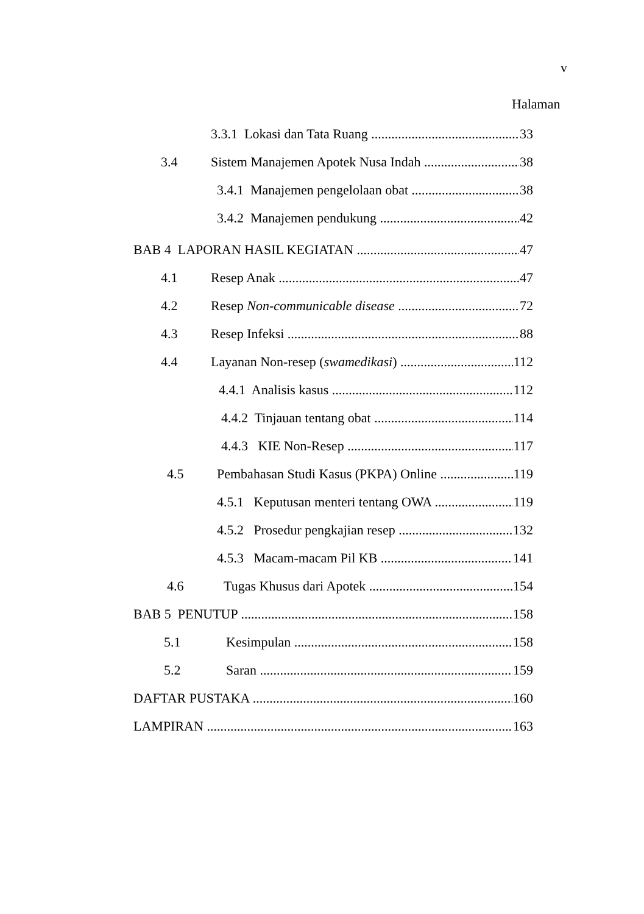v
Halaman
3.3.1 Lokasi dan Tata Ruang 33
3.4 Sistem Manajemen Apotek Nusa Indah 38
3.4.1 Manajemen pengelolaan obat 38
3.4.2 Manajemen pendukung 42
BAB 4 LAPORAN HASIL KEGIATAN 47
4.1 Resep Anak 47
4.2 Resep Non-communicable disease 72
4.3 Resep Infeksi 88
4.4 Layanan Non-resep (swamedikasi) 112
4.4.1 Analisis kasus 112
4.4.2 Tinjauan tentang obat 114
4.4.3 KIE Non-Resep 117
4.5 Pembahasan Studi Kasus (PKPA) Online 119
4.5.1 Keputusan menteri tentang OWA 119
4.5.2 Prosedur pengkajian resep 132
4.5.3 Macam-macam Pil KB 141
4.6 Tugas Khusus dari Apotek 154
BAB 5 PENUTUP 158
5.1 Kesimpulan 158
5.2 Saran 159
DAFTAR PUSTAKA 160
LAMPIRAN 163